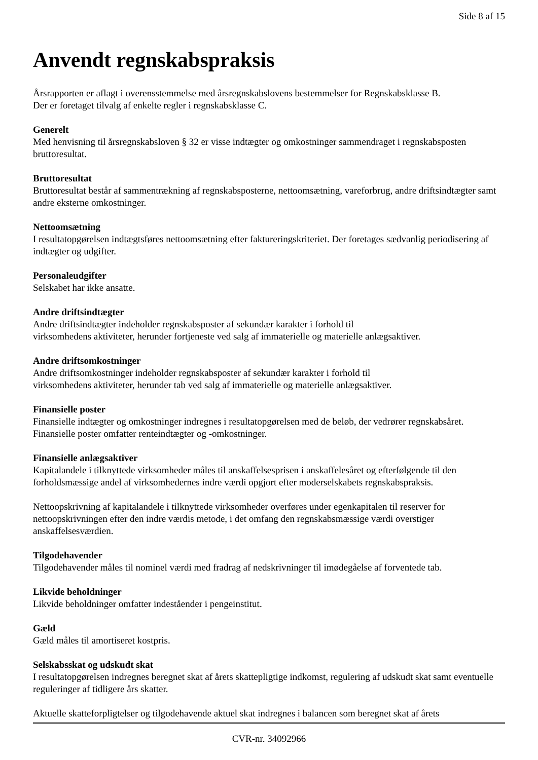Side 8 af 15
Anvendt regnskabspraksis
Årsrapporten er aflagt i overensstemmelse med årsregnskabslovens bestemmelser for Regnskabsklasse B.
Der er foretaget tilvalg af enkelte regler i regnskabsklasse C.
Generelt
Med henvisning til årsregnskabsloven § 32 er visse indtægter og omkostninger sammendraget i regnskabsposten bruttoresultat.
Bruttoresultat
Bruttoresultat består af sammentrækning af regnskabsposterne, nettoomsætning, vareforbrug, andre driftsindtægter samt andre eksterne omkostninger.
Nettoomsætning
I resultatopgørelsen indtægtsføres nettoomsætning efter faktureringskriteriet. Der foretages sædvanlig periodisering af indtægter og udgifter.
Personaleudgifter
Selskabet har ikke ansatte.
Andre driftsindtægter
Andre driftsindtægter indeholder regnskabsposter af sekundær karakter i forhold til
virksomhedens aktiviteter, herunder fortjeneste ved salg af immaterielle og materielle anlægsaktiver.
Andre driftsomkostninger
Andre driftsomkostninger indeholder regnskabsposter af sekundær karakter i forhold til
virksomhedens aktiviteter, herunder tab ved salg af immaterielle og materielle anlægsaktiver.
Finansielle poster
Finansielle indtægter og omkostninger indregnes i resultatopgørelsen med de beløb, der vedrører regnskabsåret. Finansielle poster omfatter renteindtægter og -omkostninger.
Finansielle anlægsaktiver
Kapitalandele i tilknyttede virksomheder måles til anskaffelsesprisen i anskaffelesåret og efterfølgende til den forholdsmæssige andel af virksomhedernes indre værdi opgjort efter moderselskabets regnskabspraksis.
Nettoopskrivning af kapitalandele i tilknyttede virksomheder overføres under egenkapitalen til reserver for nettoopskrivningen efter den indre værdis metode, i det omfang den regnskabsmæssige værdi overstiger anskaffelsesværdien.
Tilgodehavender
Tilgodehavender måles til nominel værdi med fradrag af nedskrivninger til imødegåelse af forventede tab.
Likvide beholdninger
Likvide beholdninger omfatter indeståender i pengeinstitut.
Gæld
Gæld måles til amortiseret kostpris.
Selskabsskat og udskudt skat
I resultatopgørelsen indregnes beregnet skat af årets skattepligtige indkomst, regulering af udskudt skat samt eventuelle reguleringer af tidligere års skatter.
Aktuelle skatteforpligtelser og tilgodehavende aktuel skat indregnes i balancen som beregnet skat af årets
CVR-nr. 34092966